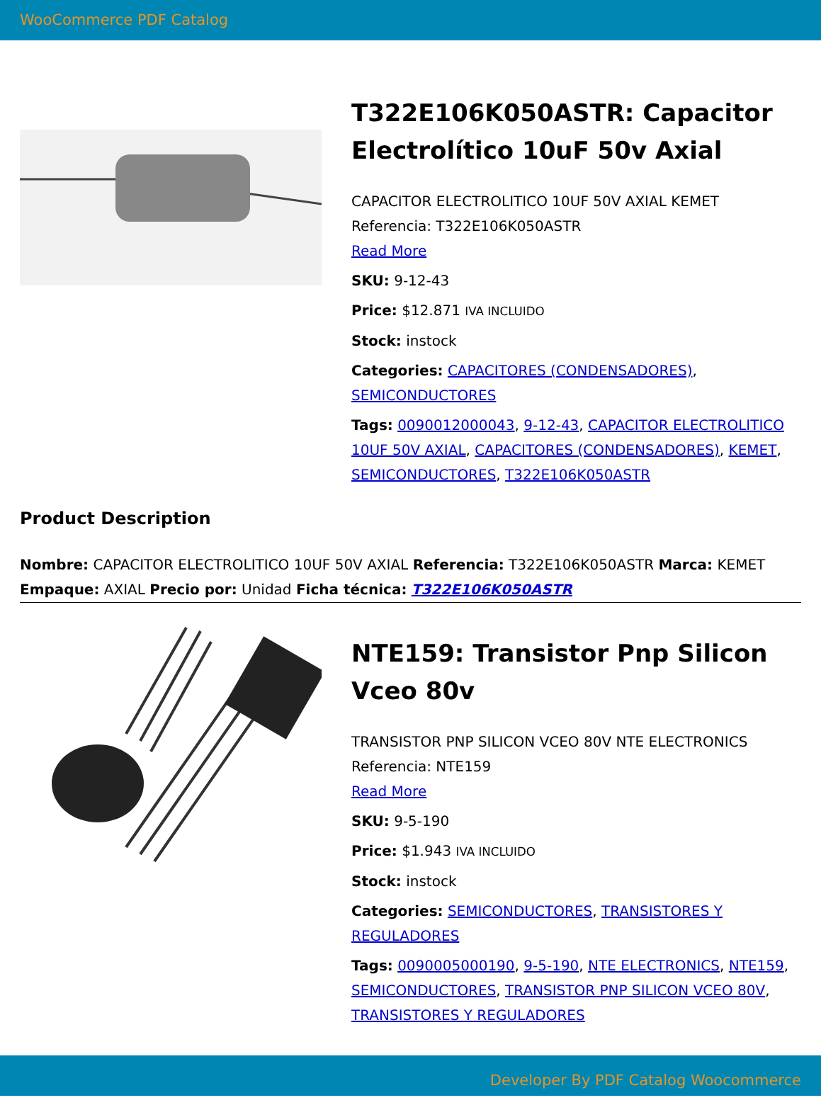WooCommerce PDF Catalog
T322E106K050ASTR: Capacitor Electrolítico 10uF 50v Axial
CAPACITOR ELECTROLITICO 10UF 50V AXIAL KEMET Referencia: T322E106K050ASTR
Read More
SKU: 9-12-43
Price: $12.871 IVA INCLUIDO
Stock: instock
Categories: CAPACITORES (CONDENSADORES), SEMICONDUCTORES
Tags: 0090012000043, 9-12-43, CAPACITOR ELECTROLITICO 10UF 50V AXIAL, CAPACITORES (CONDENSADORES), KEMET, SEMICONDUCTORES, T322E106K050ASTR
Product Description
Nombre: CAPACITOR ELECTROLITICO 10UF 50V AXIAL Referencia: T322E106K050ASTR Marca: KEMET Empaque: AXIAL Precio por: Unidad Ficha técnica: T322E106K050ASTR
NTE159: Transistor Pnp Silicon Vceo 80v
TRANSISTOR PNP SILICON VCEO 80V NTE ELECTRONICS Referencia: NTE159
Read More
SKU: 9-5-190
Price: $1.943 IVA INCLUIDO
Stock: instock
Categories: SEMICONDUCTORES, TRANSISTORES Y REGULADORES
Tags: 0090005000190, 9-5-190, NTE ELECTRONICS, NTE159, SEMICONDUCTORES, TRANSISTOR PNP SILICON VCEO 80V, TRANSISTORES Y REGULADORES
Developer By PDF Catalog Woocommerce